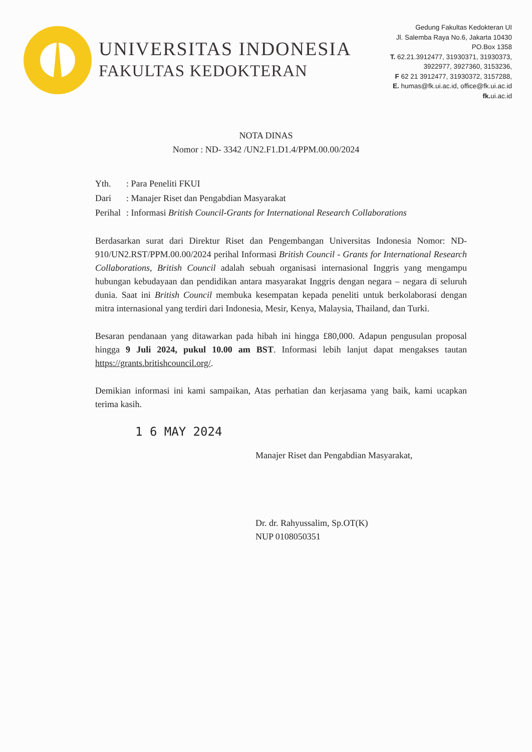UNIVERSITAS INDONESIA
FAKULTAS KEDOKTERAN
Gedung Fakultas Kedokteran UI
Jl. Salemba Raya No.6, Jakarta 10430
PO.Box 1358
T. 62.21.3912477, 31930371, 31930373,
3922977, 3927360, 3153236,
F 62 21 3912477, 31930372, 3157288,
E. humas@fk.ui.ac.id, office@fk.ui.ac.id
fk. ui.ac.id
NOTA DINAS
Nomor : ND- 3342 /UN2.F1.D1.4/PPM.00.00/2024
| Yth. | : Para Peneliti FKUI |
| Dari | : Manajer Riset dan Pengabdian Masyarakat |
| Perihal | : Informasi British Council-Grants for International Research Collaborations |
Berdasarkan surat dari Direktur Riset dan Pengembangan Universitas Indonesia Nomor: ND-910/UN2.RST/PPM.00.00/2024 perihal Informasi British Council - Grants for International Research Collaborations, British Council adalah sebuah organisasi internasional Inggris yang mengampu hubungan kebudayaan dan pendidikan antara masyarakat Inggris dengan negara – negara di seluruh dunia. Saat ini British Council membuka kesempatan kepada peneliti untuk berkolaborasi dengan mitra internasional yang terdiri dari Indonesia, Mesir, Kenya, Malaysia, Thailand, dan Turki.
Besaran pendanaan yang ditawarkan pada hibah ini hingga £80,000. Adapun pengusulan proposal hingga 9 Juli 2024, pukul 10.00 am BST. Informasi lebih lanjut dapat mengakses tautan https://grants.britishcouncil.org/.
Demikian informasi ini kami sampaikan, Atas perhatian dan kerjasama yang baik, kami ucapkan terima kasih.
1 6 MAY 2024
Manajer Riset dan Pengabdian Masyarakat,
Dr. dr. Rahyussalim, Sp.OT(K)
NUP 0108050351